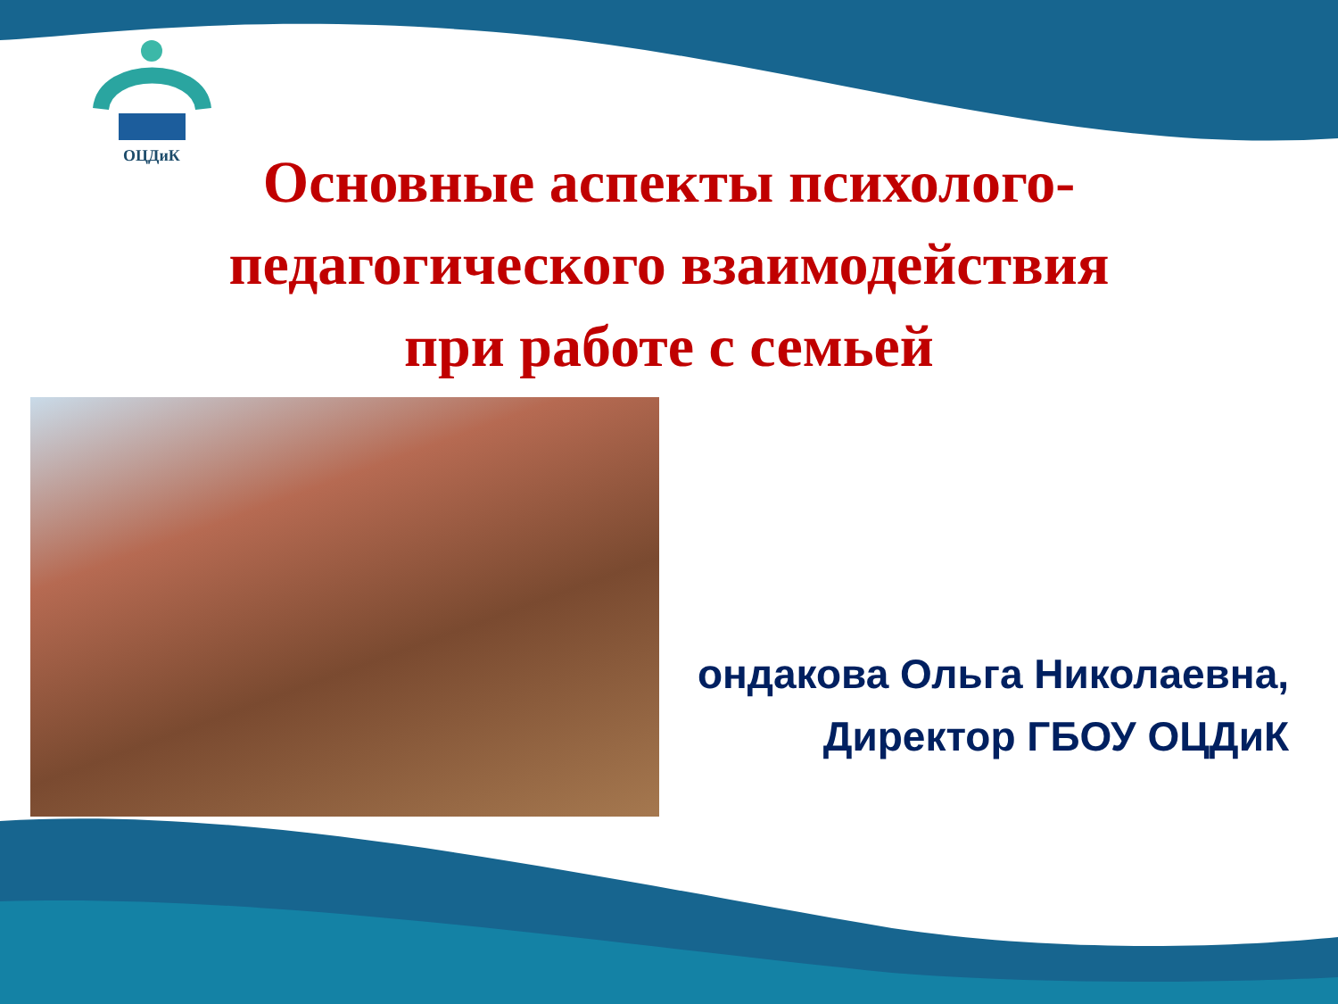ОЦДиК
Основные аспекты психолого-
педагогического взаимодействия
при работе с семьей
ондакова Ольга Николаевна,
Директор ГБОУ ОЦДиК